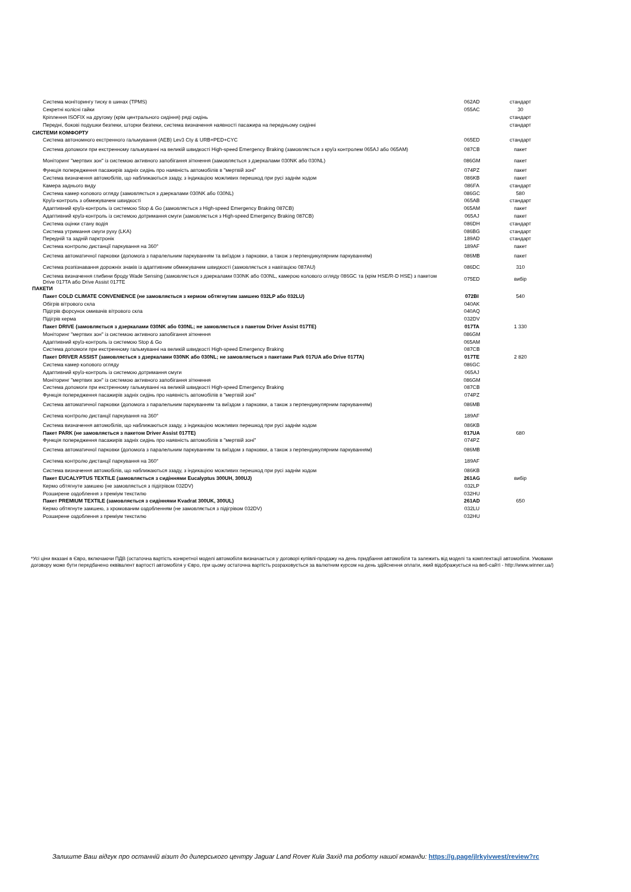| Система моніторингу тиску в шинах (TPMS) | 062AD | стандарт |
| Секретні колісні гайки | 055AC | 30 |
| Кріплення ISOFIX на другому (крім центрального сидіння) ряді сидінь | | стандарт |
| Передні, бокові подушки безпеки, шторки безпеки, система визначення наявності пасажира на передньому сидінні | | стандарт |
| СИСТЕМИ КОМФОРТУ | | |
| Система автономного екстренного гальмування (AEB) Lev3 Cty & URB+PED+CYC | 065ED | стандарт |
| Система допомоги при екстренному гальмуванні на великій швидкості High-speed Emergency Braking (замовляється з круїз контролем 065AJ або 065AM) | 087CB | пакет |
| Моніторинг "мертвих зон" із системою активного запобігання зіткнення (замовляється з дзеркалами 030NK або 030NL) | 086GM | пакет |
| Функція попередження пасажирів задніх сидінь про наявність автомобілів в "мертвій зоні" | 074PZ | пакет |
| Система визначення автомобілів, що наближаються ззаду, з індикацією можливих перешкод при русі заднім ходом | 086KB | пакет |
| Камера заднього виду | 086FA | стандарт |
| Система камер колового огляду (замовляється з дзеркалами 030NK або 030NL) | 086GC | 580 |
| Круїз-контроль з обмежувачем швидкості | 065AB | стандарт |
| Адаптивний круїз-контроль із системою Stop & Go (замовляється з High-speed Emergency Braking 087CB) | 065AM | пакет |
| Адаптивний круїз-контроль із системою дотримання смуги (замовляється з High-speed Emergency Braking 087CB) | 065AJ | пакет |
| Система оцінки стану водія | 086DH | стандарт |
| Система утримання смуги руху (LKA) | 086BG | стандарт |
| Передній та задній парктронік | 189AD | стандарт |
| Система контролю дистанції паркування на 360° | 189AF | пакет |
| Система автоматичної парковки (допомога з паралельним паркуванням та виїздом з парковки, а також з перпендикулярним паркуванням) | 086MB | пакет |
| Система розпізнавання дорожніх знаків із адаптивним обмежувачем швидкості (замовляється з навігацією 087AU) | 086DC | 310 |
| Система визначення глибини броду Wade Sensing (замовляється з дзеркалами 030NK або 030NL, камерою колового огляду 086GC та (крім HSE/R-D HSE) з пакетом Drive 017TA або Drive Assist 017TE | 075ED | вибір |
| ПАКЕТИ | | |
| Пакет COLD CLIMATE CONVENIENCE (не замовляється з кермом обтягнутим замшею 032LP або 032LU) | 072BI | 540 |
| Обігрів вітрового скла | 040AK | |
| Підігрів форсунок омивачів вітрового скла | 040AQ | |
| Підігрів керма | 032DV | |
| Пакет DRIVE (замовляється з дзеркалами 030NK або 030NL; не замовляється з пакетом Driver Assist 017TE) | 017TA | 1 330 |
| Моніторинг "мертвих зон" із системою активного запобігання зіткнення | 086GM | |
| Адаптивний круїз-контроль із системою Stop & Go | 065AM | |
| Система допомоги при екстренному гальмуванні на великій швидкості High-speed Emergency Braking | 087CB | |
| Пакет DRIVER ASSIST (замовляється з дзеркалами 030NK або 030NL; не замовляється з пакетами Park 017UA або Drive 017TA) | 017TE | 2 820 |
| Система камер колового огляду | 086GC | |
| Адаптивний круїз-контроль із системою дотримання смуги | 065AJ | |
| Моніторинг "мертвих зон" із системою активного запобігання зіткнення | 086GM | |
| Система допомоги при екстренному гальмуванні на великій швидкості High-speed Emergency Braking | 087CB | |
| Функція попередження пасажирів задніх сидінь про наявність автомобілів в "мертвій зоні" | 074PZ | |
| Система автоматичної парковки (допомога з паралельним паркуванням та виїздом з парковки, а також з перпендикулярним паркуванням) | 086MB | |
| Система контролю дистанції паркування на 360° | 189AF | |
| Система визначення автомобілів, що наближаються ззаду, з індикацією можливих перешкод при русі заднім ходом | 086KB | |
| Пакет PARK (не замовляється з пакетом Driver Assist 017TE) | 017UA | 680 |
| Функція попередження пасажирів задніх сидінь про наявність автомобілів в "мертвій зоні" | 074PZ | |
| Система автоматичної парковки (допомога з паралельним паркуванням та виїздом з парковки, а також з перпендикулярним паркуванням) | 086MB | |
| Система контролю дистанції паркування на 360° | 189AF | |
| Система визначення автомобілів, що наближаються ззаду, з індикацією можливих перешкод при русі заднім ходом | 086KB | |
| Пакет EUCALYPTUS TEXTILE (замовляється з сидіннями Eucalyptus 300UH, 300UJ) | 261AG | вибір |
| Кермо обтягнуте замшею (не замовляється з підігрівом 032DV) | 032LP | |
| Розширене оздоблення з преміум текстилю | 032HU | |
| Пакет PREMIUM TEXTILE (замовляється з сидіннями Kvadrat 300UK, 300UL) | 261AD | 650 |
| Кермо обтягнуте замшею, з хромованим оздобленням (не замовляється з підігрівом 032DV) | 032LU | |
| Розширене оздоблення з преміум текстилю | 032HU | |
*Усі ціни вказані в Євро, включаючи ПДВ (остаточна вартість конкретної моделі автомобіля визначається у договорі купівлі-продажу на день придбання автомобіля та залежить від моделі та комплектації автомобіля. Умовами договору може бути передбачено еквівалент вартості автомобіля у Євро, при цьому остаточна вартість розраховується за валютним курсом на день здійснення оплати, який відображується на веб-сайті - http://www.winner.ua/)
Залиште Ваш відгук про останній візит до дилерського центру Jaguar Land Rover Київ Захід та роботу нашої команди: https://g.page/jlrkyivwest/review?rc